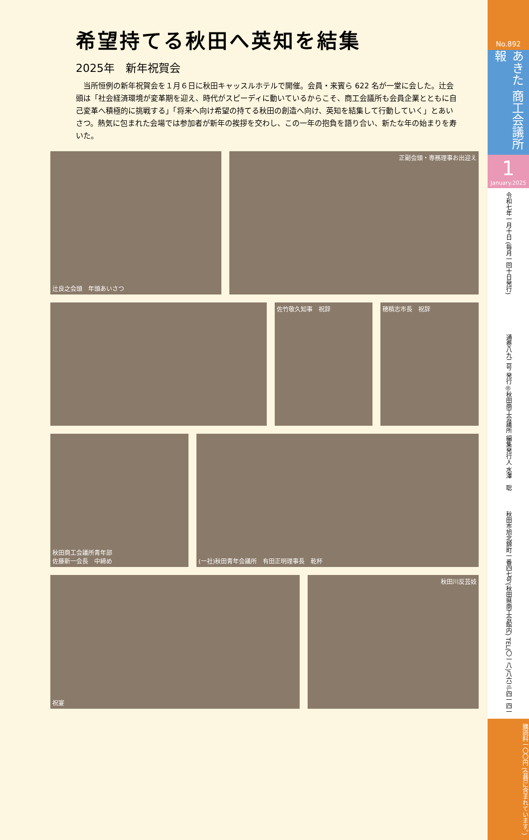希望持てる秋田へ英知を結集
2025年　新年祝賀会
　当所恒例の新年祝賀会を１月６日に秋田キャッスルホテルで開催。会員・来賓ら 622 名が一堂に会した。辻会頭は「社会経済環境が変革期を迎え、時代がスピーディに動いているからこそ、商工会議所も会員企業とともに自己変革へ積極的に挑戦する」「将来へ向け希望の持てる秋田の創造へ向け、英知を結集して行動していく」とあいさつ。熱気に包まれた会場では参加者が新年の挨拶を交わし、この一年の抱負を語り合い、新たな年の始まりを寿いた。
辻良之会頭　年頭あいさつ 正副会頭・専務理事お出迎え
佐竹敬久知事　祝辞 穂積志市長　祝辞
秋田商工会議所青年部
佐藤新一会長　中締め
(一社)秋田青年会議所　有田正明理事長　乾杯
祝宴 秋田川反芸妓
No.892
あきた 商工会議所報
1
January.2025
令和七年一月十日 (毎月一回十日発行)
通巻八九二号 発行◎秋田商工会議所 編集発行人 水澤　聡
秋田市旭北錦町一番四七号(秋田県商工会館内) TEL(〇一八)八六三-四一四一
購読料一〇〇円 (会費に含まれています。)